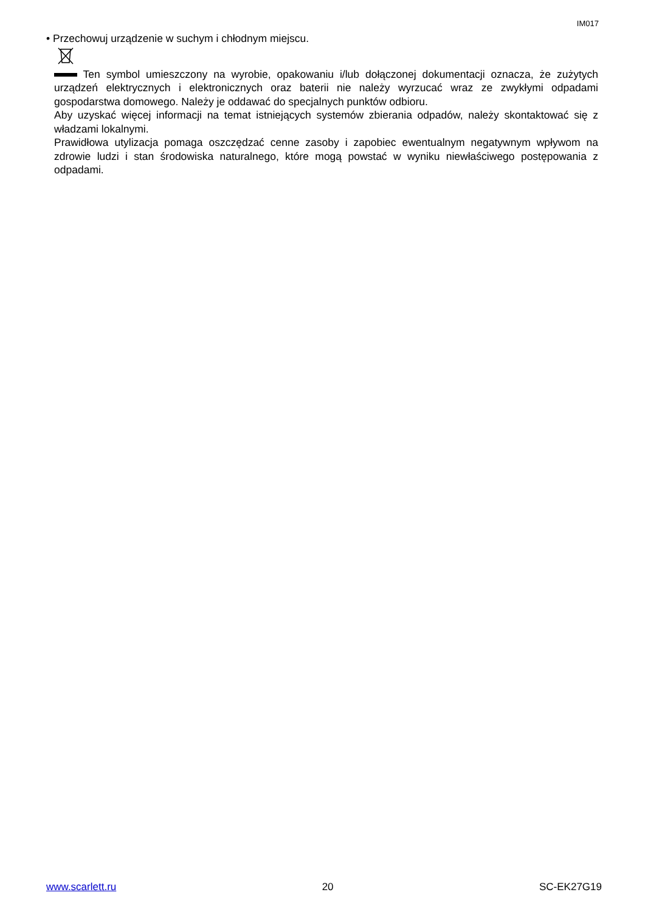IM017
• Przechowuj urządzenie w suchym i chłodnym miejscu.
Ten symbol umieszczony na wyrobie, opakowaniu i/lub dołączonej dokumentacji oznacza, że zużytych urządzeń elektrycznych i elektronicznych oraz baterii nie należy wyrzucać wraz ze zwykłymi odpadami gospodarstwa domowego. Należy je oddawać do specjalnych punktów odbioru.
Aby uzyskać więcej informacji na temat istniejących systemów zbierania odpadów, należy skontaktować się z władzami lokalnymi.
Prawidłowa utylizacja pomaga oszczędzać cenne zasoby i zapobiec ewentualnym negatywnym wpływom na zdrowie ludzi i stan środowiska naturalnego, które mogą powstać w wyniku niewłaściwego postępowania z odpadami.
www.scarlett.ru 20 SC-EK27G19